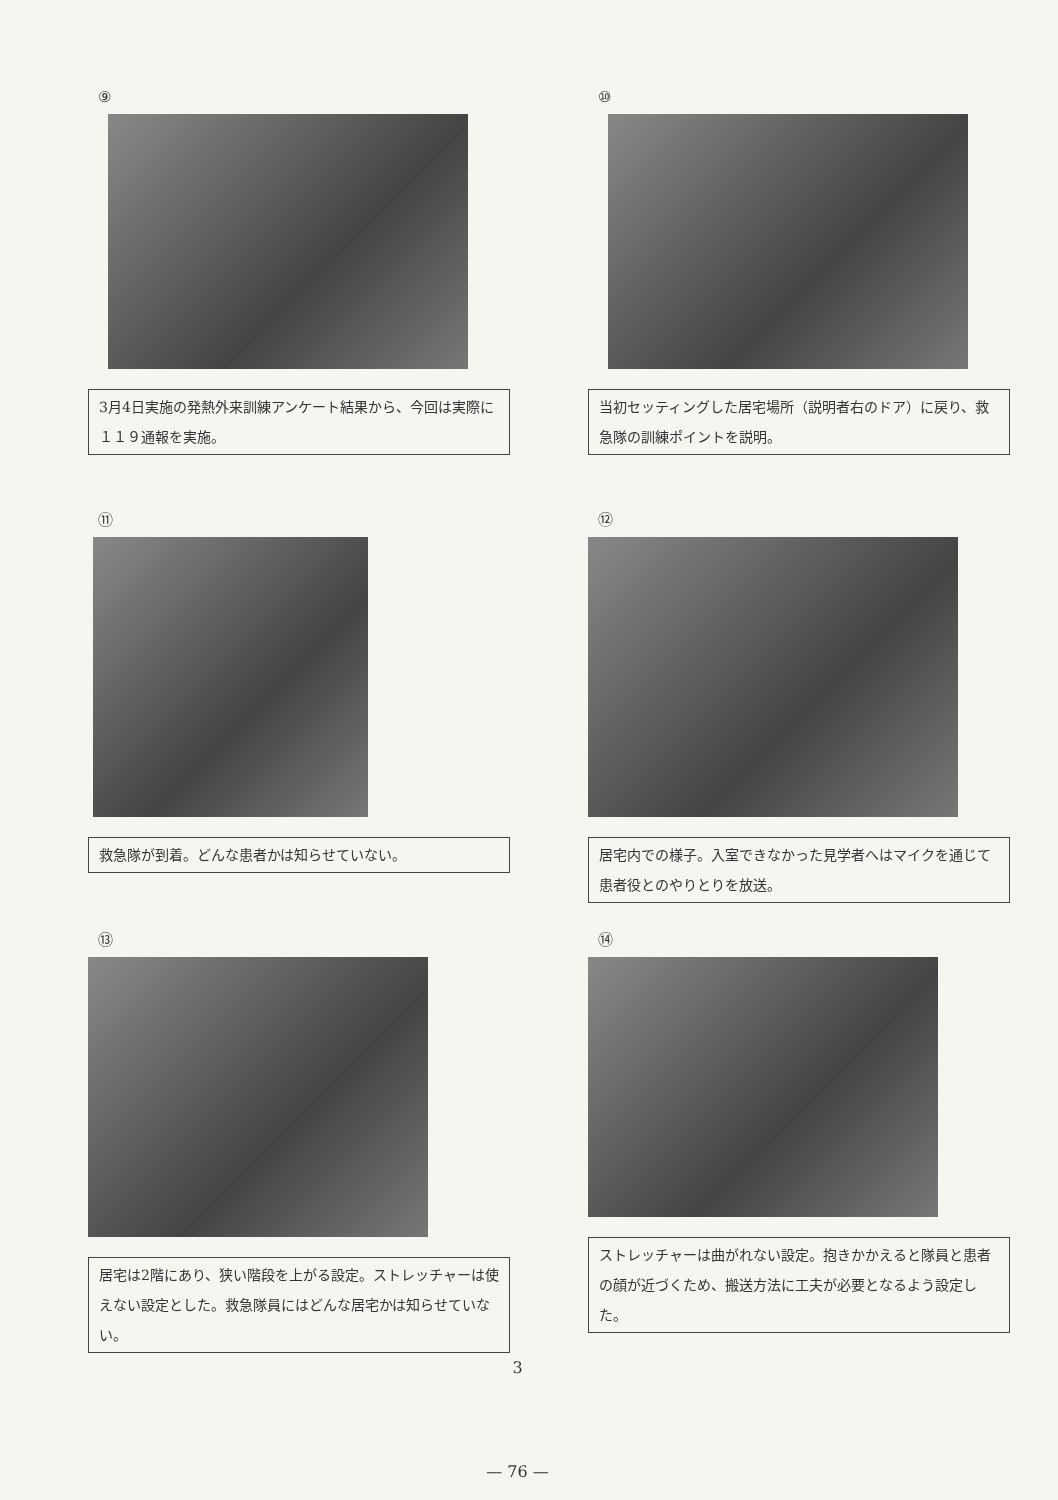⑨
3月4日実施の発熱外来訓練アンケート結果から、今回は実際に１１９通報を実施。
⑩
当初セッティングした居宅場所（説明者右のドア）に戻り、救急隊の訓練ポイントを説明。
⑪
救急隊が到着。どんな患者かは知らせていない。
⑫
居宅内での様子。入室できなかった見学者へはマイクを通じて患者役とのやりとりを放送。
⑬
居宅は2階にあり、狭い階段を上がる設定。ストレッチャーは使えない設定とした。救急隊員にはどんな居宅かは知らせていない。
⑭
ストレッチャーは曲がれない設定。抱きかかえると隊員と患者の顔が近づくため、搬送方法に工夫が必要となるよう設定した。
3
— 76 —